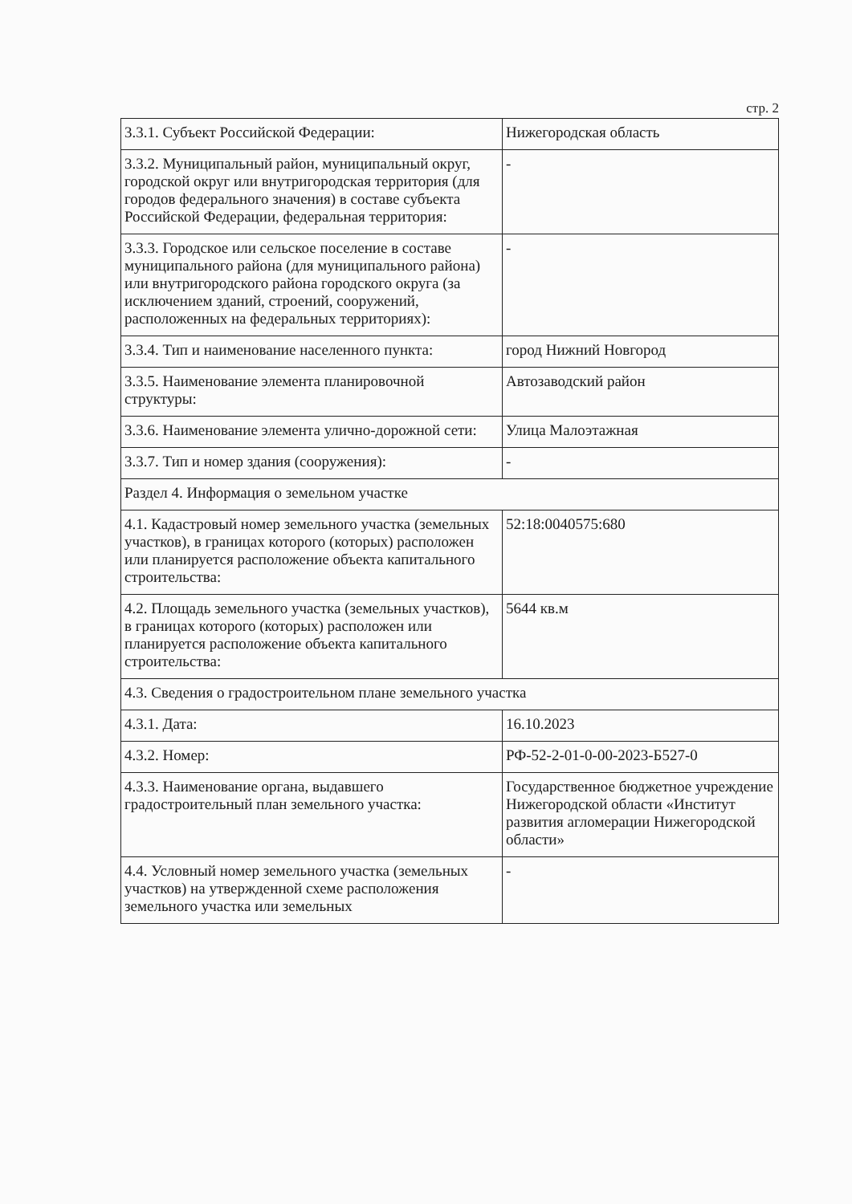стр. 2
| 3.3.1. Субъект Российской Федерации: | Нижегородская область |
| 3.3.2. Муниципальный район, муниципальный округ, городской округ или внутригородская территория (для городов федерального значения) в составе субъекта Российской Федерации, федеральная территория: | - |
| 3.3.3. Городское или сельское поселение в составе муниципального района (для муниципального района) или внутригородского района городского округа (за исключением зданий, строений, сооружений, расположенных на федеральных территориях): | - |
| 3.3.4. Тип и наименование населенного пункта: | город Нижний Новгород |
| 3.3.5. Наименование элемента планировочной структуры: | Автозаводский район |
| 3.3.6. Наименование элемента улично-дорожной сети: | Улица Малоэтажная |
| 3.3.7. Тип и номер здания (сооружения): | - |
| Раздел 4. Информация о земельном участке | |
| 4.1. Кадастровый номер земельного участка (земельных участков), в границах которого (которых) расположен или планируется расположение объекта капитального строительства: | 52:18:0040575:680 |
| 4.2. Площадь земельного участка (земельных участков), в границах которого (которых) расположен или планируется расположение объекта капитального строительства: | 5644 кв.м |
| 4.3. Сведения о градостроительном плане земельного участка | |
| 4.3.1. Дата: | 16.10.2023 |
| 4.3.2. Номер: | РФ-52-2-01-0-00-2023-Б527-0 |
| 4.3.3. Наименование органа, выдавшего градостроительный план земельного участка: | Государственное бюджетное учреждение Нижегородской области «Институт развития агломерации Нижегородской области» |
| 4.4. Условный номер земельного участка (земельных участков) на утвержденной схеме расположения земельного участка или земельных | - |